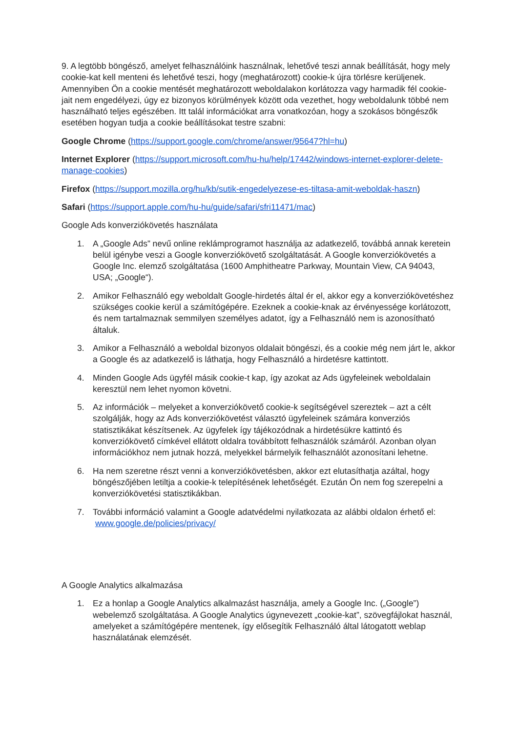9. A legtöbb böngésző, amelyet felhasználóink használnak, lehetővé teszi annak beállítását, hogy mely cookie-kat kell menteni és lehetővé teszi, hogy (meghatározott) cookie-k újra törlésre kerüljenek. Amennyiben Ön a cookie mentését meghatározott weboldalakon korlátozza vagy harmadik fél cookie-jait nem engedélyezi, úgy ez bizonyos körülmények között oda vezethet, hogy weboldalunk többé nem használható teljes egészében. Itt talál információkat arra vonatkozóan, hogy a szokásos böngészők esetében hogyan tudja a cookie beállításokat testre szabni:
Google Chrome (https://support.google.com/chrome/answer/95647?hl=hu)
Internet Explorer (https://support.microsoft.com/hu-hu/help/17442/windows-internet-explorer-delete-manage-cookies)
Firefox (https://support.mozilla.org/hu/kb/sutik-engedelyezese-es-tiltasa-amit-weboldak-haszn)
Safari (https://support.apple.com/hu-hu/guide/safari/sfri11471/mac)
Google Ads konverziókövetés használata
1. A „Google Ads” nevű online reklámprogramot használja az adatkezelő, továbbá annak keretein belül igénybe veszi a Google konverziókövető szolgáltatását. A Google konverziókövetés a Google Inc. elemző szolgáltatása (1600 Amphitheatre Parkway, Mountain View, CA 94043, USA; „Google“).
2. Amikor Felhasználó egy weboldalt Google-hirdetés által ér el, akkor egy a konverziókövetéshez szükséges cookie kerül a számítógépére. Ezeknek a cookie-knak az érvényessége korlátozott, és nem tartalmaznak semmilyen személyes adatot, így a Felhasználó nem is azonosítható általuk.
3. Amikor a Felhasználó a weboldal bizonyos oldalait böngészi, és a cookie még nem járt le, akkor a Google és az adatkezelő is láthatja, hogy Felhasználó a hirdetésre kattintott.
4. Minden Google Ads ügyfél másik cookie-t kap, így azokat az Ads ügyfeleinek weboldalain keresztül nem lehet nyomon követni.
5. Az információk – melyeket a konverziókövető cookie-k segítségével szereztek – azt a célt szolgálják, hogy az Ads konverziókövetést választó ügyfeleinek számára konverziós statisztikákat készítsenek. Az ügyfelek így tájékozódnak a hirdetésükre kattintó és konverziókövető címkével ellátott oldalra továbbított felhasználók számáról. Azonban olyan információkhoz nem jutnak hozzá, melyekkel bármelyik felhasználót azonosítani lehetne.
6. Ha nem szeretne részt venni a konverziókövetésben, akkor ezt elutasíthatja azáltal, hogy böngészőjében letiltja a cookie-k telepítésének lehetőségét. Ezután Ön nem fog szerepelni a konverziókövetési statisztikákban.
7. További információ valamint a Google adatvédelmi nyilatkozata az alábbi oldalon érhető el: www.google.de/policies/privacy/
A Google Analytics alkalmazása
1. Ez a honlap a Google Analytics alkalmazást használja, amely a Google Inc. („Google”) webelemző szolgáltatása. A Google Analytics úgynevezett „cookie-kat”, szövegfájlokat használ, amelyeket a számítógépére mentenek, így elősegítik Felhasználó által látogatott weblap használatának elemzését.